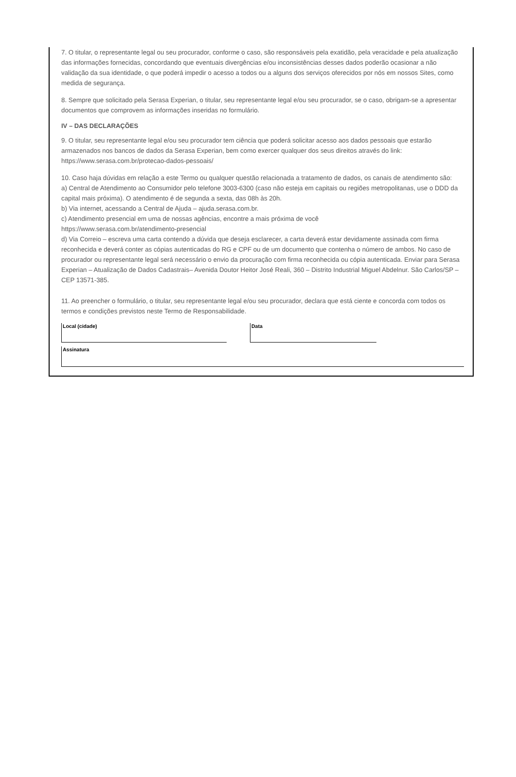7. O titular, o representante legal ou seu procurador, conforme o caso, são responsáveis pela exatidão, pela veracidade e pela atualização das informações fornecidas, concordando que eventuais divergências e/ou inconsistências desses dados poderão ocasionar a não validação da sua identidade, o que poderá impedir o acesso a todos ou a alguns dos serviços oferecidos por nós em nossos Sites, como medida de segurança.
8. Sempre que solicitado pela Serasa Experian, o titular, seu representante legal e/ou seu procurador, se o caso, obrigam-se a apresentar documentos que comprovem as informações inseridas no formulário.
IV – DAS DECLARAÇÕES
9. O titular, seu representante legal e/ou seu procurador tem ciência que poderá solicitar acesso aos dados pessoais que estarão armazenados nos bancos de dados da Serasa Experian, bem como exercer qualquer dos seus direitos através do link: https://www.serasa.com.br/protecao-dados-pessoais/
10. Caso haja dúvidas em relação a este Termo ou qualquer questão relacionada a tratamento de dados, os canais de atendimento são:
a) Central de Atendimento ao Consumidor pelo telefone 3003-6300 (caso não esteja em capitais ou regiões metropolitanas, use o DDD da capital mais próxima). O atendimento é de segunda a sexta, das 08h às 20h.
b) Via internet, acessando a Central de Ajuda – ajuda.serasa.com.br.
c) Atendimento presencial em uma de nossas agências, encontre a mais próxima de você
https://www.serasa.com.br/atendimento-presencial
d) Via Correio – escreva uma carta contendo a dúvida que deseja esclarecer, a carta deverá estar devidamente assinada com firma reconhecida e deverá conter as cópias autenticadas do RG e CPF ou de um documento que contenha o número de ambos. No caso de procurador ou representante legal será necessário o envio da procuração com firma reconhecida ou cópia autenticada. Enviar para Serasa Experian – Atualização de Dados Cadastrais– Avenida Doutor Heitor José Reali, 360 – Distrito Industrial Miguel Abdelnur. São Carlos/SP – CEP 13571-385.
11. Ao preencher o formulário, o titular, seu representante legal e/ou seu procurador, declara que está ciente e concorda com todos os termos e condições previstos neste Termo de Responsabilidade.
Local (cidade) Data
Assinatura